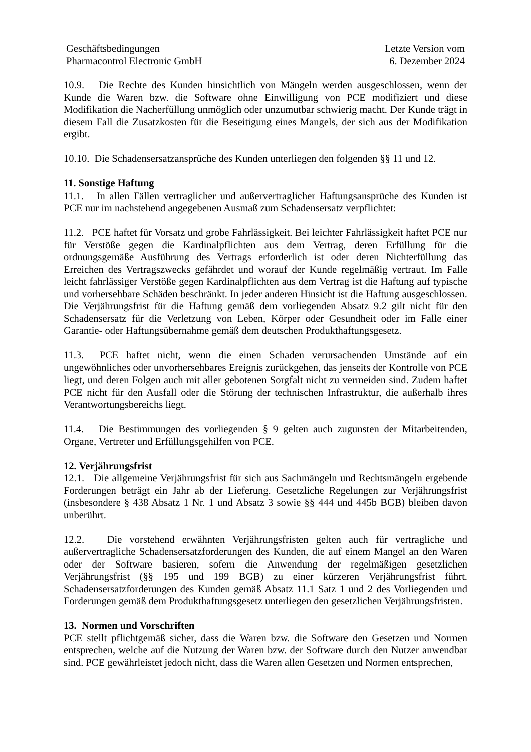Geschäftsbedingungen
Pharmacontrol Electronic GmbH
Letzte Version vom
6. Dezember 2024
10.9. Die Rechte des Kunden hinsichtlich von Mängeln werden ausgeschlossen, wenn der Kunde die Waren bzw. die Software ohne Einwilligung von PCE modifiziert und diese Modifikation die Nacherfüllung unmöglich oder unzumutbar schwierig macht. Der Kunde trägt in diesem Fall die Zusatzkosten für die Beseitigung eines Mangels, der sich aus der Modifikation ergibt.
10.10. Die Schadensersatzansprüche des Kunden unterliegen den folgenden §§ 11 und 12.
11. Sonstige Haftung
11.1. In allen Fällen vertraglicher und außervertraglicher Haftungsansprüche des Kunden ist PCE nur im nachstehend angegebenen Ausmaß zum Schadensersatz verpflichtet:
11.2. PCE haftet für Vorsatz und grobe Fahrlässigkeit. Bei leichter Fahrlässigkeit haftet PCE nur für Verstöße gegen die Kardinalpflichten aus dem Vertrag, deren Erfüllung für die ordnungsgemäße Ausführung des Vertrags erforderlich ist oder deren Nichterfüllung das Erreichen des Vertragszwecks gefährdet und worauf der Kunde regelmäßig vertraut. Im Falle leicht fahrlässiger Verstöße gegen Kardinalpflichten aus dem Vertrag ist die Haftung auf typische und vorhersehbare Schäden beschränkt. In jeder anderen Hinsicht ist die Haftung ausgeschlossen. Die Verjährungsfrist für die Haftung gemäß dem vorliegenden Absatz 9.2 gilt nicht für den Schadensersatz für die Verletzung von Leben, Körper oder Gesundheit oder im Falle einer Garantie- oder Haftungsübernahme gemäß dem deutschen Produkthaftungsgesetz.
11.3. PCE haftet nicht, wenn die einen Schaden verursachenden Umstände auf ein ungewöhnliches oder unvorhersehbares Ereignis zurückgehen, das jenseits der Kontrolle von PCE liegt, und deren Folgen auch mit aller gebotenen Sorgfalt nicht zu vermeiden sind. Zudem haftet PCE nicht für den Ausfall oder die Störung der technischen Infrastruktur, die außerhalb ihres Verantwortungsbereichs liegt.
11.4. Die Bestimmungen des vorliegenden § 9 gelten auch zugunsten der Mitarbeitenden, Organe, Vertreter und Erfüllungsgehilfen von PCE.
12. Verjährungsfrist
12.1. Die allgemeine Verjährungsfrist für sich aus Sachmängeln und Rechtsmängeln ergebende Forderungen beträgt ein Jahr ab der Lieferung. Gesetzliche Regelungen zur Verjährungsfrist (insbesondere § 438 Absatz 1 Nr. 1 und Absatz 3 sowie §§ 444 und 445b BGB) bleiben davon unberührt.
12.2. Die vorstehend erwähnten Verjährungsfristen gelten auch für vertragliche und außervertragliche Schadensersatzforderungen des Kunden, die auf einem Mangel an den Waren oder der Software basieren, sofern die Anwendung der regelmäßigen gesetzlichen Verjährungsfrist (§§ 195 und 199 BGB) zu einer kürzeren Verjährungsfrist führt. Schadensersatzforderungen des Kunden gemäß Absatz 11.1 Satz 1 und 2 des Vorliegenden und Forderungen gemäß dem Produkthaftungsgesetz unterliegen den gesetzlichen Verjährungsfristen.
13. Normen und Vorschriften
PCE stellt pflichtgemäß sicher, dass die Waren bzw. die Software den Gesetzen und Normen entsprechen, welche auf die Nutzung der Waren bzw. der Software durch den Nutzer anwendbar sind. PCE gewährleistet jedoch nicht, dass die Waren allen Gesetzen und Normen entsprechen,